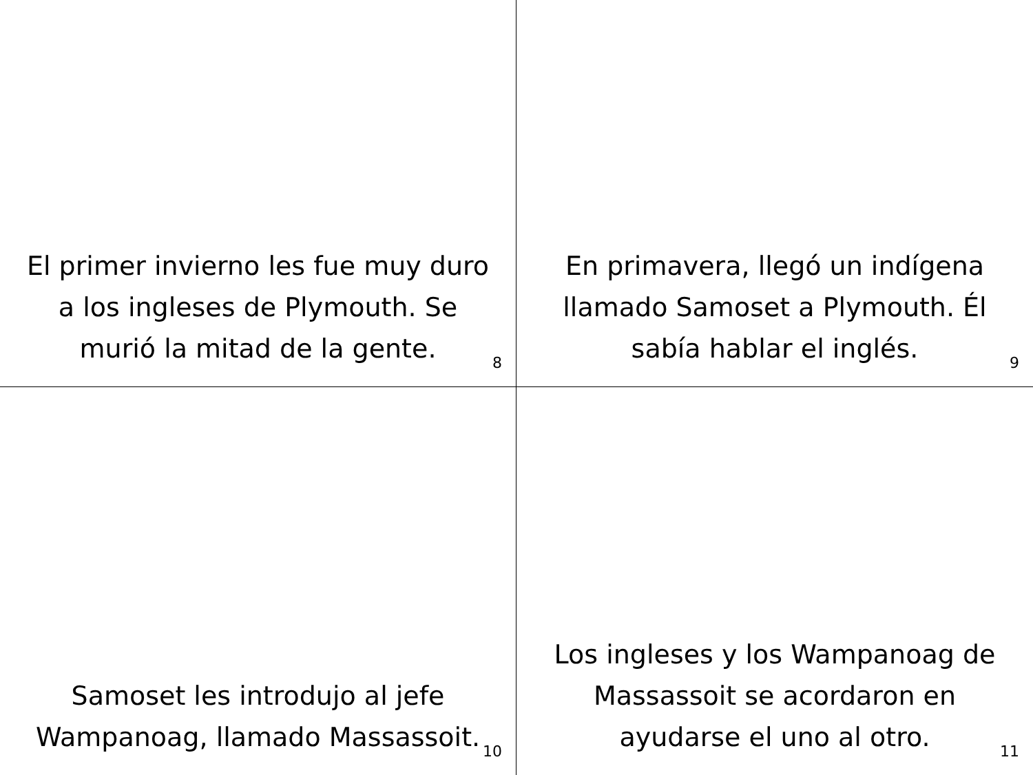El primer invierno les fue muy duro a los ingleses de Plymouth. Se murió la mitad de la gente.
8
En primavera, llegó un indígena llamado Samoset a Plymouth. Él sabía hablar el inglés.
9
Samoset les introdujo al jefe Wampanoag, llamado Massassoit.
10
Los ingleses y los Wampanoag de Massassoit se acordaron en ayudarse el uno al otro.
11